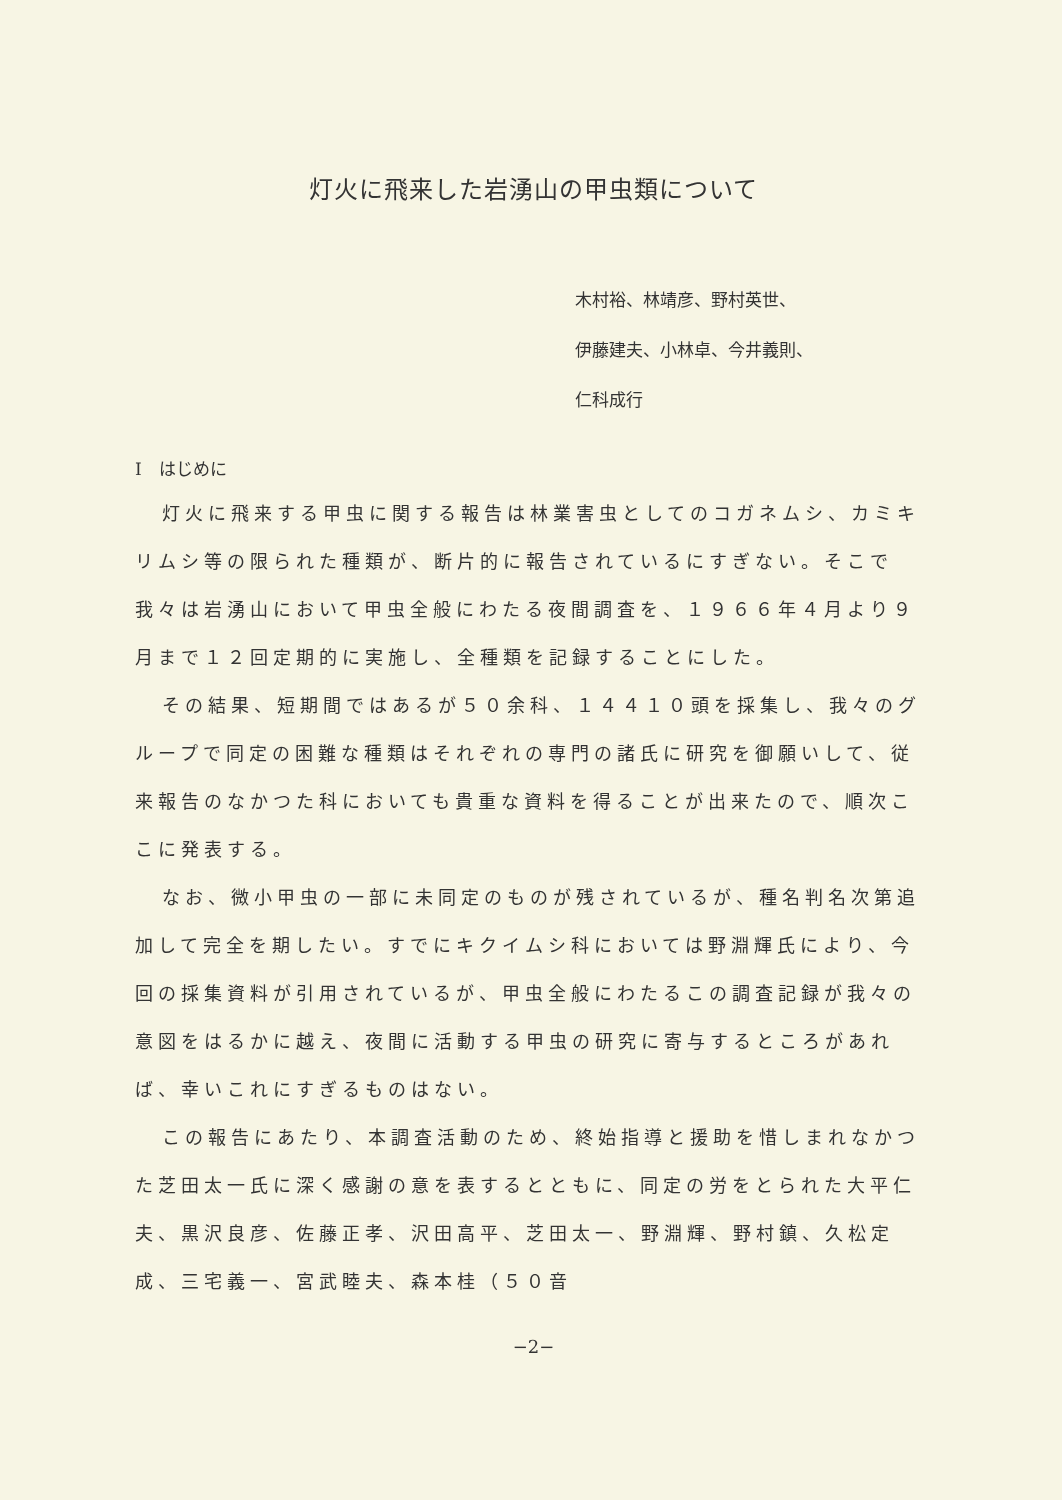灯火に飛来した岩湧山の甲虫類について
木村裕、林靖彦、野村英世、
伊藤建夫、小林卓、今井義則、
仁科成行
I　はじめに
灯火に飛来する甲虫に関する報告は林業害虫としてのコガネムシ、カミキリムシ等の限られた種類が、断片的に報告されているにすぎない。そこで我々は岩湧山において甲虫全般にわたる夜間調査を、１９６６年４月より９月まで１２回定期的に実施し、全種類を記録することにした。
その結果、短期間ではあるが５０余科、１４４１０頭を採集し、我々のグループで同定の困難な種類はそれぞれの専門の諸氏に研究を御願いして、従来報告のなかつた科においても貴重な資料を得ることが出来たので、順次ここに発表する。
なお、微小甲虫の一部に未同定のものが残されているが、種名判名次第追加して完全を期したい。すでにキクイムシ科においては野淵輝氏により、今回の採集資料が引用されているが、甲虫全般にわたるこの調査記録が我々の意図をはるかに越え、夜間に活動する甲虫の研究に寄与するところがあれば、幸いこれにすぎるものはない。
この報告にあたり、本調査活動のため、終始指導と援助を惜しまれなかつた芝田太一氏に深く感謝の意を表するとともに、同定の労をとられた大平仁夫、黒沢良彦、佐藤正孝、沢田高平、芝田太一、野淵輝、野村鎮、久松定成、三宅義一、宮武睦夫、森本桂（５０音
−2−